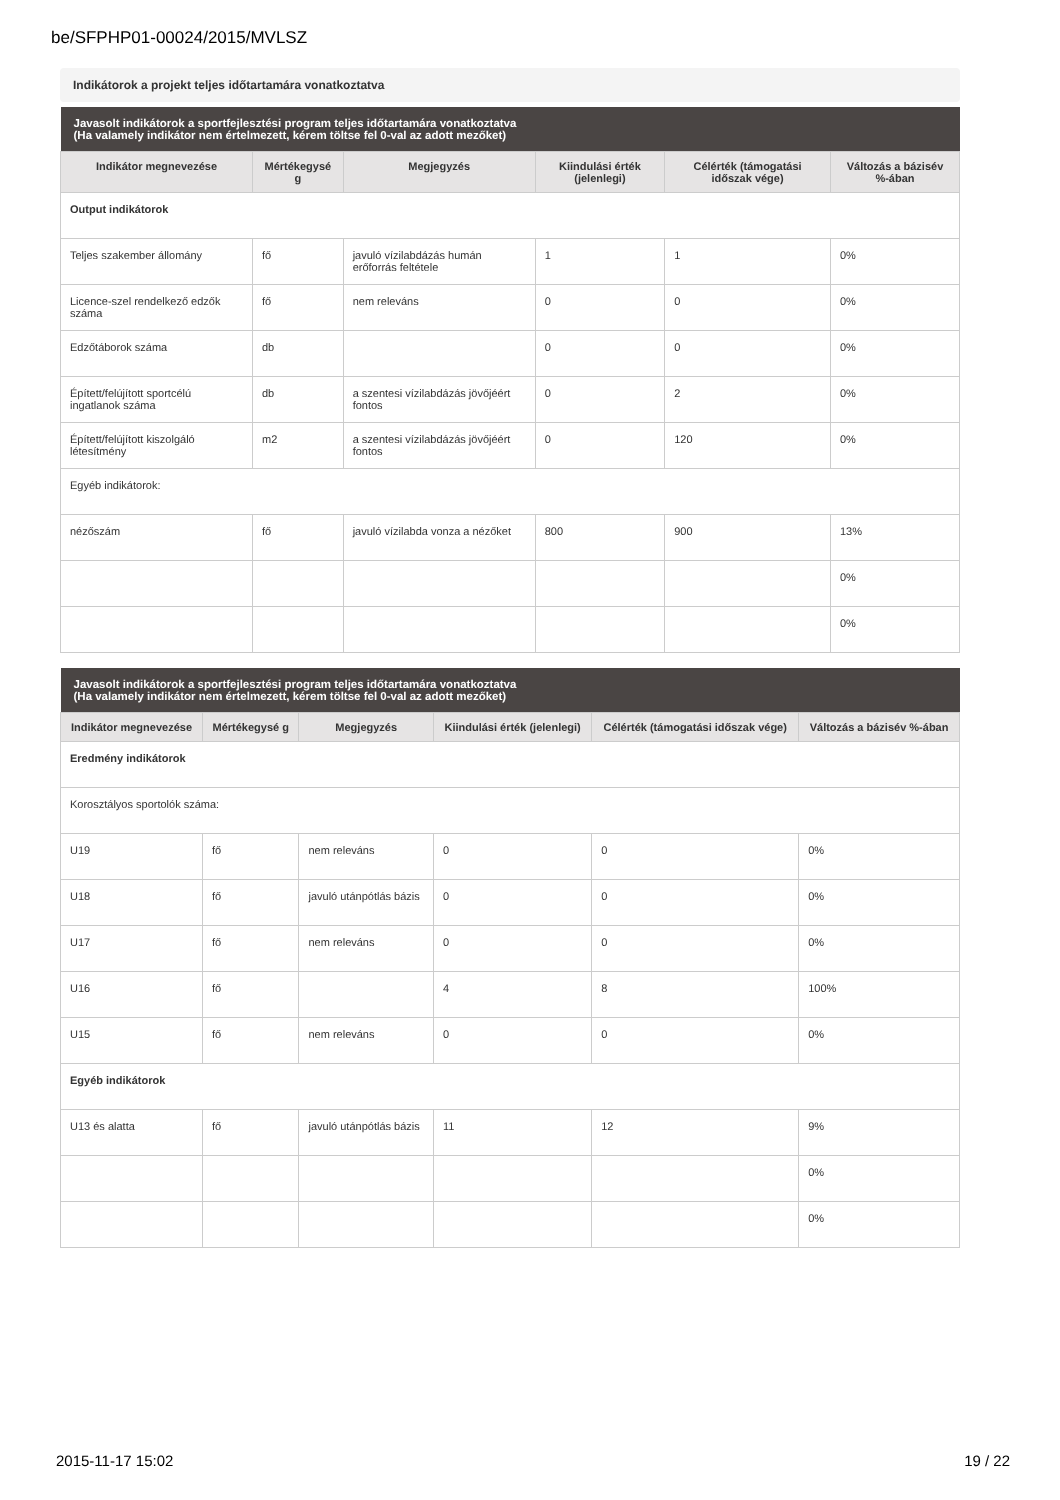be/SFPHP01-00024/2015/MVLSZ
Indikátorok a projekt teljes időtartamára vonatkoztatva
| Javasolt indikátorok a sportfejlesztési program teljes időtartamára vonatkoztatva (Ha valamely indikátor nem értelmezett, kérem töltse fel 0-val az adott mezőket) | | | | | |
| --- | --- | --- | --- | --- | --- |
| Indikátor megnevezése | Mértékegysé g | Megjegyzés | Kiindulási érték (jelenlegi) | Célérték (támogatási időszak vége) | Változás a bázisév %-ában |
| Output indikátorok | | | | | |
| Teljes szakember állomány | fő | javuló vízilabdázás humán erőforrás feltétele | 1 | 1 | 0% |
| Licence-szel rendelkező edzők száma | fő | nem releváns | 0 | 0 | 0% |
| Edzőtáborok száma | db | | 0 | 0 | 0% |
| Épített/felújított sportcélú ingatlanok száma | db | a szentesi vízilabdázás jövőjéért fontos | 0 | 2 | 0% |
| Épített/felújított kiszolgáló létesítmény | m2 | a szentesi vízilabdázás jövőjéért fontos | 0 | 120 | 0% |
| Egyéb indikátorok: | | | | | |
| nézőszám | fő | javuló vízilabda vonza a nézőket | 800 | 900 | 13% |
| | | | | | 0% |
| | | | | | 0% |
| Javasolt indikátorok a sportfejlesztési program teljes időtartamára vonatkoztatva (Ha valamely indikátor nem értelmezett, kérem töltse fel 0-val az adott mezőket) | | | | | |
| --- | --- | --- | --- | --- | --- |
| Indikátor megnevezése | Mértékegysé g | Megjegyzés | Kiindulási érték (jelenlegi) | Célérték (támogatási időszak vége) | Változás a bázisév %-ában |
| Eredmény indikátorok | | | | | |
| Korosztályos sportolók száma: | | | | | |
| U19 | fő | nem releváns | 0 | 0 | 0% |
| U18 | fő | javuló utánpótlás bázis | 0 | 0 | 0% |
| U17 | fő | nem releváns | 0 | 0 | 0% |
| U16 | fő | | 4 | 8 | 100% |
| U15 | fő | nem releváns | 0 | 0 | 0% |
| Egyéb indikátorok | | | | | |
| U13 és alatta | fő | javuló utánpótlás bázis | 11 | 12 | 9% |
| | | | | | 0% |
| | | | | | 0% |
2015-11-17 15:02 19 / 22